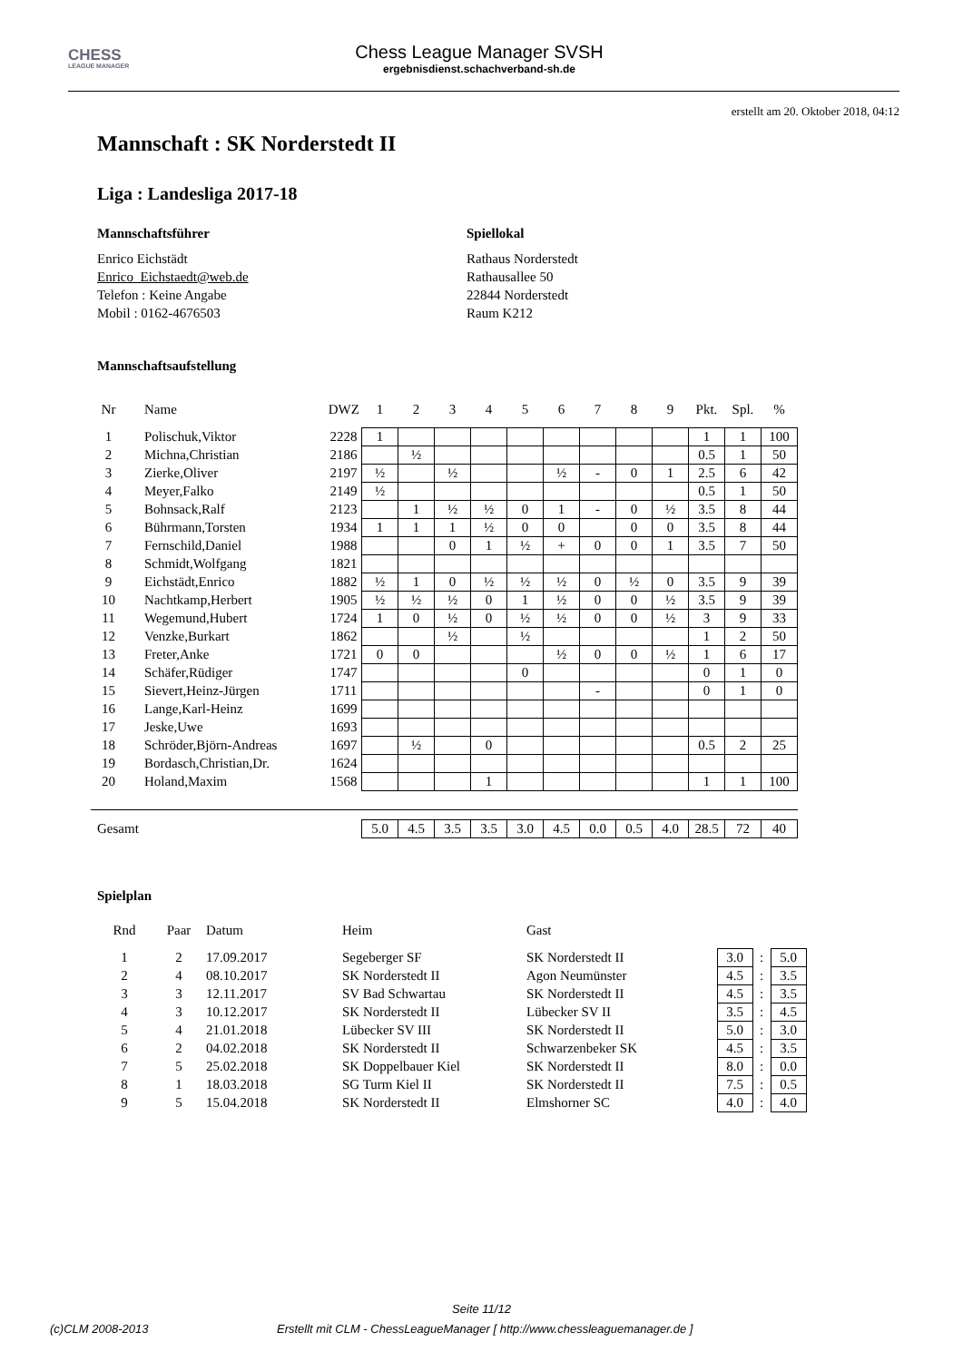CHESS
LEAGUE MANAGER
Chess League Manager SVSH
ergebnisdienst.schachverband-sh.de
erstellt am 20. Oktober 2018, 04:12
Mannschaft : SK Norderstedt II
Liga : Landesliga 2017-18
Mannschaftsführer
Enrico Eichstädt
Enrico_Eichstaedt@web.de
Telefon : Keine Angabe
Mobil : 0162-4676503
Spiellokal
Rathaus Norderstedt
Rathausallee 50
22844 Norderstedt
Raum K212
Mannschaftsaufstellung
| Nr | Name | DWZ | 1 | 2 | 3 | 4 | 5 | 6 | 7 | 8 | 9 | Pkt. | Spl. | % |
| --- | --- | --- | --- | --- | --- | --- | --- | --- | --- | --- | --- | --- | --- | --- |
| 1 | Polischuk,Viktor | 2228 | 1 | | | | | | | | | 1 | 1 | 100 |
| 2 | Michna,Christian | 2186 | | ½ | | | | | | | | 0.5 | 1 | 50 |
| 3 | Zierke,Oliver | 2197 | ½ | | ½ | | | ½ | - | 0 | 1 | 2.5 | 6 | 42 |
| 4 | Meyer,Falko | 2149 | ½ | | | | | | | | | 0.5 | 1 | 50 |
| 5 | Bohnsack,Ralf | 2123 | | 1 | ½ | ½ | 0 | 1 | - | 0 | ½ | 3.5 | 8 | 44 |
| 6 | Bührmann,Torsten | 1934 | 1 | 1 | 1 | ½ | 0 | 0 | | 0 | 0 | 3.5 | 8 | 44 |
| 7 | Fernschild,Daniel | 1988 | | | 0 | 1 | ½ | + | 0 | 0 | 1 | 3.5 | 7 | 50 |
| 8 | Schmidt,Wolfgang | 1821 | | | | | | | | | | | | |
| 9 | Eichstädt,Enrico | 1882 | ½ | 1 | 0 | ½ | ½ | ½ | 0 | ½ | 0 | 3.5 | 9 | 39 |
| 10 | Nachtkamp,Herbert | 1905 | ½ | ½ | ½ | 0 | 1 | ½ | 0 | 0 | ½ | 3.5 | 9 | 39 |
| 11 | Wegemund,Hubert | 1724 | 1 | 0 | ½ | 0 | ½ | ½ | 0 | 0 | ½ | 3 | 9 | 33 |
| 12 | Venzke,Burkart | 1862 | | | ½ | | ½ | | | | | 1 | 2 | 50 |
| 13 | Freter,Anke | 1721 | 0 | 0 | | | | ½ | 0 | 0 | ½ | 1 | 6 | 17 |
| 14 | Schäfer,Rüdiger | 1747 | | | | | 0 | | | | | 0 | 1 | 0 |
| 15 | Sievert,Heinz-Jürgen | 1711 | | | | | | | - | | | 0 | 1 | 0 |
| 16 | Lange,Karl-Heinz | 1699 | | | | | | | | | | | | |
| 17 | Jeske,Uwe | 1693 | | | | | | | | | | | | |
| 18 | Schröder,Björn-Andreas | 1697 | | ½ | | 0 | | | | | | 0.5 | 2 | 25 |
| 19 | Bordasch,Christian,Dr. | 1624 | | | | | | | | | | | | |
| 20 | Holand,Maxim | 1568 | | | | 1 | | | | | | 1 | 1 | 100 |
| Gesamt | | | 5.0 | 4.5 | 3.5 | 3.5 | 3.0 | 4.5 | 0.0 | 0.5 | 4.0 | 28.5 | 72 | 40 |
Spielplan
| Rnd | Paar | Datum | Heim | Gast | | | |
| --- | --- | --- | --- | --- | --- | --- | --- |
| 1 | 2 | 17.09.2017 | Segeberger SF | SK Norderstedt II | 3.0 | : | 5.0 |
| 2 | 4 | 08.10.2017 | SK Norderstedt II | Agon Neumünster | 4.5 | : | 3.5 |
| 3 | 3 | 12.11.2017 | SV Bad Schwartau | SK Norderstedt II | 4.5 | : | 3.5 |
| 4 | 3 | 10.12.2017 | SK Norderstedt II | Lübecker SV II | 3.5 | : | 4.5 |
| 5 | 4 | 21.01.2018 | Lübecker SV III | SK Norderstedt II | 5.0 | : | 3.0 |
| 6 | 2 | 04.02.2018 | SK Norderstedt II | Schwarzenbeker SK | 4.5 | : | 3.5 |
| 7 | 5 | 25.02.2018 | SK Doppelbauer Kiel | SK Norderstedt II | 8.0 | : | 0.0 |
| 8 | 1 | 18.03.2018 | SG Turm Kiel II | SK Norderstedt II | 7.5 | : | 0.5 |
| 9 | 5 | 15.04.2018 | SK Norderstedt II | Elmshorner SC | 4.0 | : | 4.0 |
Seite 11/12
(c)CLM 2008-2013 Erstellt mit CLM - ChessLeagueManager [ http://www.chessleaguemanager.de ]